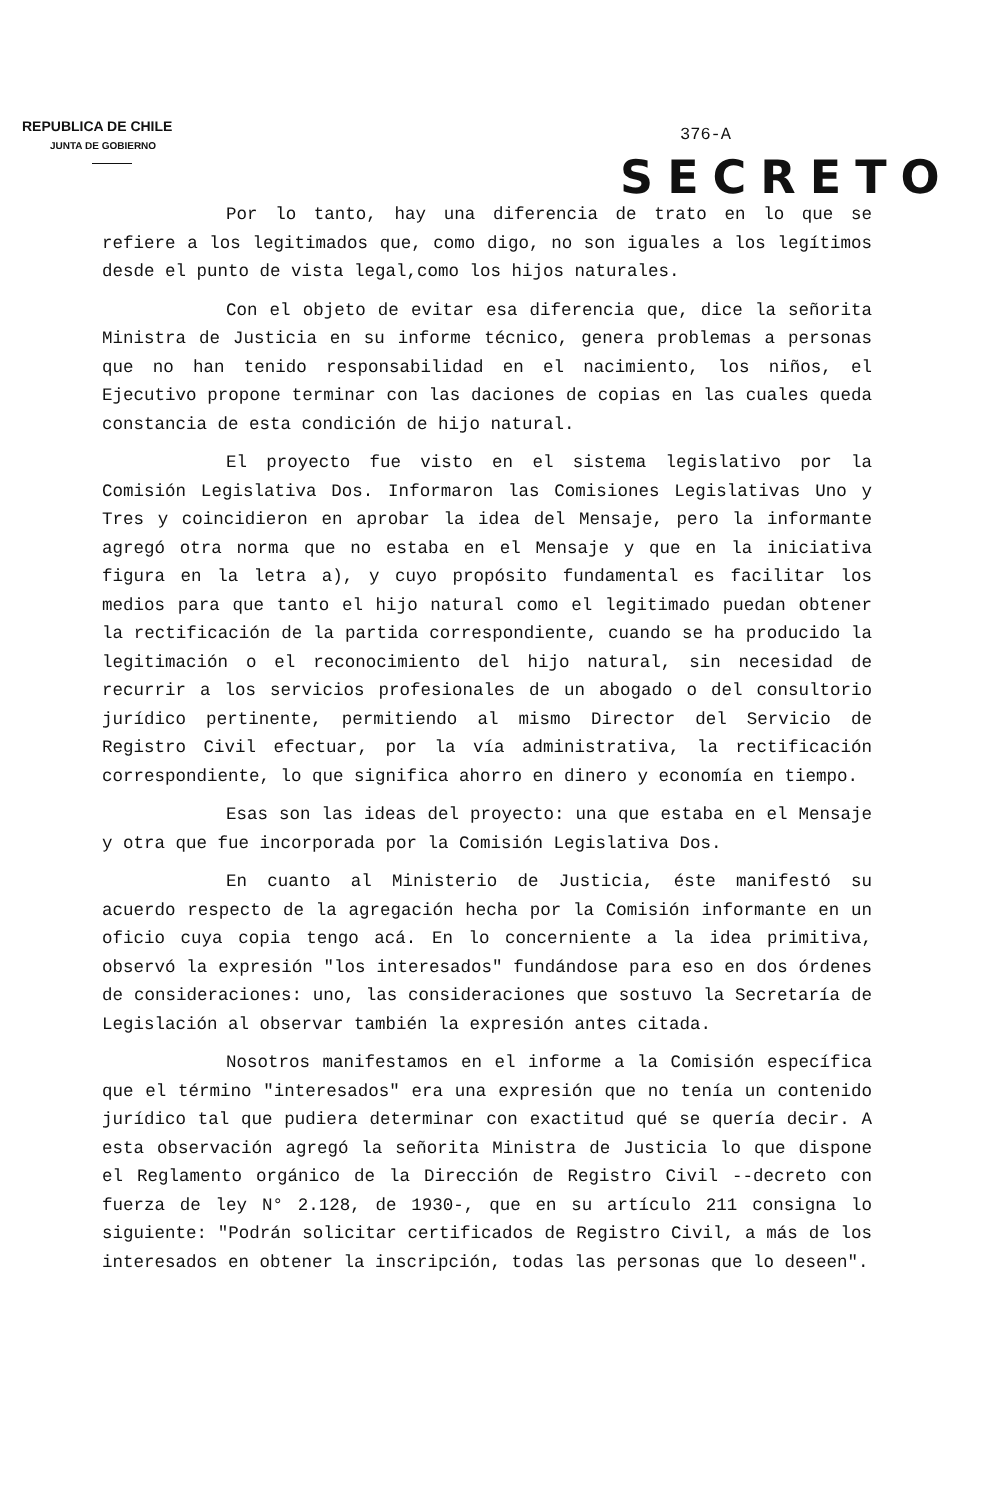REPUBLICA DE CHILE
JUNTA DE GOBIERNO
376-A
SECRETO
Por lo tanto, hay una diferencia de trato en lo que se refiere a los legitimados que, como digo, no son iguales a los legítimos desde el punto de vista legal,como los hijos naturales.
Con el objeto de evitar esa diferencia que, dice la señorita Ministra de Justicia en su informe técnico, genera problemas a personas que no han tenido responsabilidad en el nacimiento, los niños, el Ejecutivo propone terminar con las daciones de copias en las cuales queda constancia de esta condición de hijo natural.
El proyecto fue visto en el sistema legislativo por la Comisión Legislativa Dos. Informaron las Comisiones Legislativas Uno y Tres y coincidieron en aprobar la idea del Mensaje, pero la informante agregó otra norma que no estaba en el Mensaje y que en la iniciativa figura en la letra a), y cuyo propósito fundamental es facilitar los medios para que tanto el hijo natural como el legitimado puedan obtener la rectificación de la partida correspondiente, cuando se ha producido la legitimación o el reconocimiento del hijo natural, sin necesidad de recurrir a los servicios profesionales de un abogado o del consultorio jurídico pertinente, permitiendo al mismo Director del Servicio de Registro Civil efectuar, por la vía administrativa, la rectificación correspondiente, lo que significa ahorro en dinero y economía en tiempo.
Esas son las ideas del proyecto: una que estaba en el Mensaje y otra que fue incorporada por la Comisión Legislativa Dos.
En cuanto al Ministerio de Justicia, éste manifestó su acuerdo respecto de la agregación hecha por la Comisión informante en un oficio cuya copia tengo acá. En lo concerniente a la idea primitiva, observó la expresión "los interesados" fundándose para eso en dos órdenes de consideraciones: uno, las consideraciones que sostuvo la Secretaría de Legislación al observar también la expresión antes citada.
Nosotros manifestamos en el informe a la Comisión específica que el término "interesados" era una expresión que no tenía un contenido jurídico tal que pudiera determinar con exactitud qué se quería decir. A esta observación agregó la señorita Ministra de Justicia lo que dispone el Reglamento orgánico de la Dirección de Registro Civil --decreto con fuerza de ley N° 2.128, de 1930-, que en su artículo 211 consigna lo siguiente: "Podrán solicitar certificados de Registro Civil, a más de los interesados en obtener la inscripción, todas las personas que lo deseen".